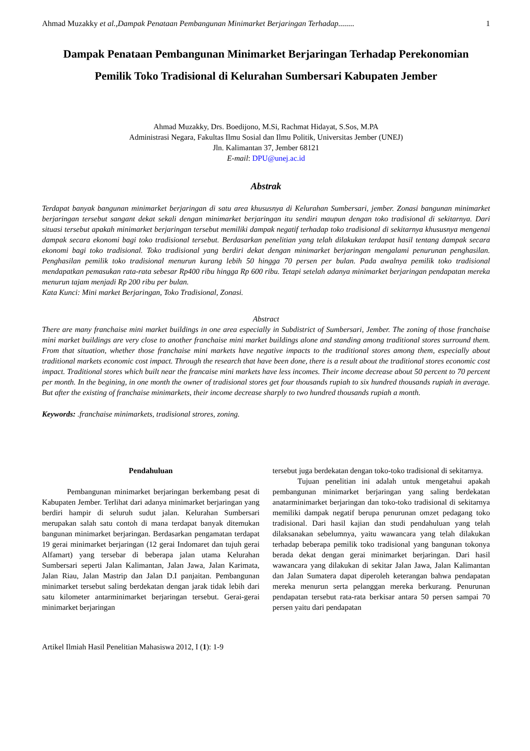Ahmad Muzakky et al.,Dampak Penataan Pembangunan Minimarket Berjaringan Terhadap........ 1
Dampak Penataan Pembangunan Minimarket Berjaringan Terhadap Perekonomian Pemilik Toko Tradisional di Kelurahan Sumbersari Kabupaten Jember
Ahmad Muzakky, Drs. Boedijono, M.Si, Rachmat Hidayat, S.Sos, M.PA
Administrasi Negara, Fakultas Ilmu Sosial dan Ilmu Politik, Universitas Jember (UNEJ)
Jln. Kalimantan 37, Jember 68121
E-mail: DPU@unej.ac.id
Abstrak
Terdapat banyak bangunan minimarket berjaringan di satu area khususnya di Kelurahan Sumbersari, jember. Zonasi bangunan minimarket berjaringan tersebut sangant dekat sekali dengan minimarket berjaringan itu sendiri maupun dengan toko tradisional di sekitarnya. Dari situasi tersebut apakah minimarket berjaringan tersebut memiliki dampak negatif terhadap toko tradisional di sekitarnya khususnya mengenai dampak secara ekonomi bagi toko tradisional tersebut. Berdasarkan penelitian yang telah dilakukan terdapat hasil tentang dampak secara ekonomi bagi toko tradisional. Toko tradisional yang berdiri dekat dengan minimarket berjaringan mengalami penurunan penghasilan. Penghasilan pemilik toko tradisional menurun kurang lebih 50 hingga 70 persen per bulan. Pada awalnya pemilik toko tradisional mendapatkan pemasukan rata-rata sebesar Rp400 ribu hingga Rp 600 ribu. Tetapi setelah adanya minimarket berjaringan pendapatan mereka menurun tajam menjadi Rp 200 ribu per bulan.
Kata Kunci: Mini market Berjaringan, Toko Tradisional, Zonasi.
Abstract
There are many franchaise mini market buildings in one area especially in Subdistrict of Sumbersari, Jember. The zoning of those franchaise mini market buildings are very close to another franchaise mini market buildings alone and standing among traditional stores surround them. From that situation, whether those franchaise mini markets have negative impacts to the traditional stores among them, especially about traditional markets economic cost impact. Through the research that have been done, there is a result about the traditional stores economic cost impact. Traditional stores which built near the francaise mini markets have less incomes. Their income decrease about 50 percent to 70 percent per month. In the begining, in one month the owner of tradisional stores get four thousands rupiah to six hundred thousands rupiah in average. But after the existing of franchaise minimarkets, their income decrease sharply to two hundred thousands rupiah a month.
Keywords: .franchaise minimarkets, tradisional strores, zoning.
Pendahuluan
Pembangunan minimarket berjaringan berkembang pesat di Kabupaten Jember. Terlihat dari adanya minimarket berjaringan yang berdiri hampir di seluruh sudut jalan. Kelurahan Sumbersari merupakan salah satu contoh di mana terdapat banyak ditemukan bangunan minimarket berjaringan. Berdasarkan pengamatan terdapat 19 gerai minimarket berjaringan (12 gerai Indomaret dan tujuh gerai Alfamart) yang tersebar di beberapa jalan utama Kelurahan Sumbersari seperti Jalan Kalimantan, Jalan Jawa, Jalan Karimata, Jalan Riau, Jalan Mastrip dan Jalan D.I panjaitan. Pembangunan minimarket tersebut saling berdekatan dengan jarak tidak lebih dari satu kilometer antarminimarket berjaringan tersebut. Gerai-gerai minimarket berjaringan
tersebut juga berdekatan dengan toko-toko tradisional di sekitarnya.
Tujuan penelitian ini adalah untuk mengetahui apakah pembangunan minimarket berjaringan yang saling berdekatan anatarminimarket berjaringan dan toko-toko tradisional di sekitarnya memiliki dampak negatif berupa penurunan omzet pedagang toko tradisional. Dari hasil kajian dan studi pendahuluan yang telah dilaksanakan sebelumnya, yaitu wawancara yang telah dilakukan terhadap beberapa pemilik toko tradisional yang bangunan tokonya berada dekat dengan gerai minimarket berjaringan. Dari hasil wawancara yang dilakukan di sekitar Jalan Jawa, Jalan Kalimantan dan Jalan Sumatera dapat diperoleh keterangan bahwa pendapatan mereka menurun serta pelanggan mereka berkurang. Penurunan pendapatan tersebut rata-rata berkisar antara 50 persen sampai 70 persen yaitu dari pendapatan
Artikel Ilmiah Hasil Penelitian Mahasiswa 2012, I (1): 1-9